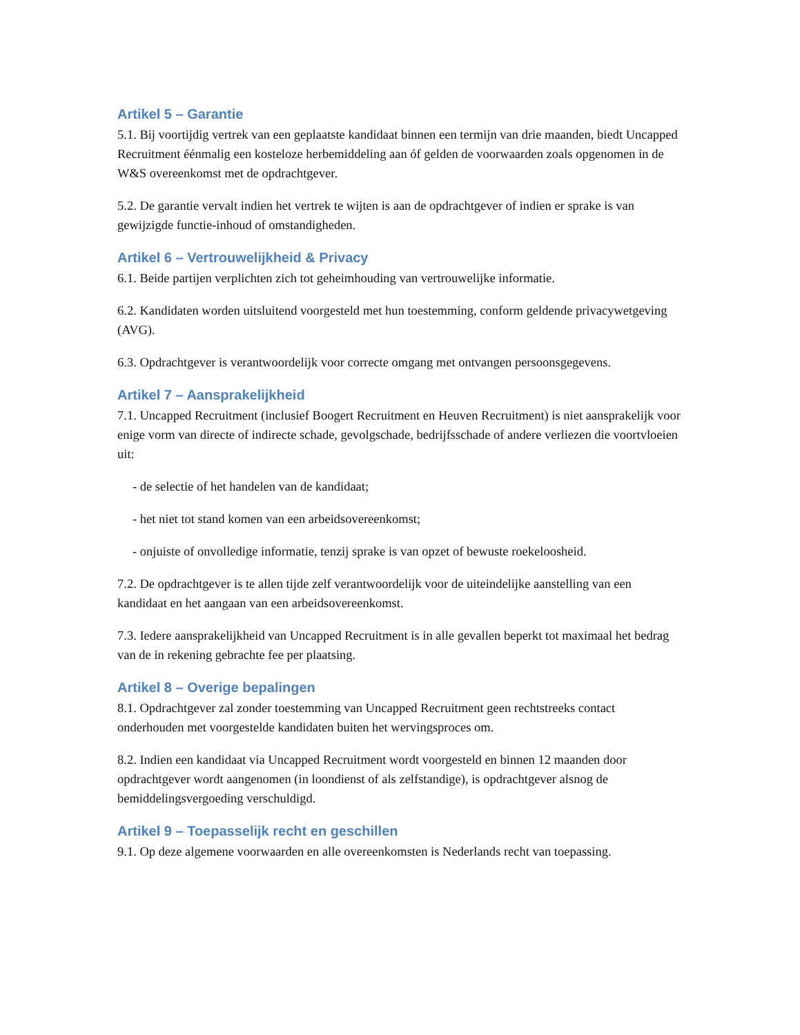Artikel 5 – Garantie
5.1. Bij voortijdig vertrek van een geplaatste kandidaat binnen een termijn van drie maanden, biedt Uncapped Recruitment éénmalig een kosteloze herbemiddeling aan óf gelden de voorwaarden zoals opgenomen in de W&S overeenkomst met de opdrachtgever.
5.2. De garantie vervalt indien het vertrek te wijten is aan de opdrachtgever of indien er sprake is van gewijzigde functie-inhoud of omstandigheden.
Artikel 6 – Vertrouwelijkheid & Privacy
6.1. Beide partijen verplichten zich tot geheimhouding van vertrouwelijke informatie.
6.2. Kandidaten worden uitsluitend voorgesteld met hun toestemming, conform geldende privacywetgeving (AVG).
6.3. Opdrachtgever is verantwoordelijk voor correcte omgang met ontvangen persoonsgegevens.
Artikel 7 – Aansprakelijkheid
7.1. Uncapped Recruitment (inclusief Boogert Recruitment en Heuven Recruitment) is niet aansprakelijk voor enige vorm van directe of indirecte schade, gevolgschade, bedrijfsschade of andere verliezen die voortvloeien uit:
- de selectie of het handelen van de kandidaat;
- het niet tot stand komen van een arbeidsovereenkomst;
- onjuiste of onvolledige informatie, tenzij sprake is van opzet of bewuste roekeloosheid.
7.2. De opdrachtgever is te allen tijde zelf verantwoordelijk voor de uiteindelijke aanstelling van een kandidaat en het aangaan van een arbeidsovereenkomst.
7.3. Iedere aansprakelijkheid van Uncapped Recruitment is in alle gevallen beperkt tot maximaal het bedrag van de in rekening gebrachte fee per plaatsing.
Artikel 8 – Overige bepalingen
8.1. Opdrachtgever zal zonder toestemming van Uncapped Recruitment geen rechtstreeks contact onderhouden met voorgestelde kandidaten buiten het wervingsproces om.
8.2. Indien een kandidaat via Uncapped Recruitment wordt voorgesteld en binnen 12 maanden door opdrachtgever wordt aangenomen (in loondienst of als zelfstandige), is opdrachtgever alsnog de bemiddelingsvergoeding verschuldigd.
Artikel 9 – Toepasselijk recht en geschillen
9.1. Op deze algemene voorwaarden en alle overeenkomsten is Nederlands recht van toepassing.